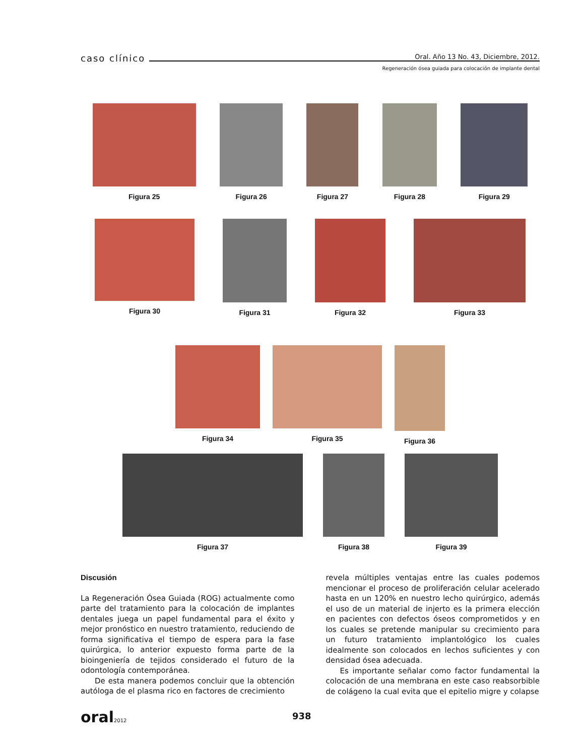caso clínico Oral. Año 13 No. 43, Diciembre, 2012.
Regeneración ósea guiada para colocación de implante dental
Figura 25 Figura 26 Figura 27 Figura 28 Figura 29
Figura 30 Figura 31 Figura 32 Figura 33
Figura 34 Figura 35 Figura 36
Figura 37 Figura 38 Figura 39
Discusión
La Regeneración Ósea Guiada (ROG) actualmente como parte del tratamiento para la colocación de implantes dentales juega un papel fundamental para el éxito y mejor pronóstico en nuestro tratamiento, reduciendo de forma significativa el tiempo de espera para la fase quirúrgica, lo anterior expuesto forma parte de la bioingeniería de tejidos considerado el futuro de la odontología contemporánea.
De esta manera podemos concluir que la obtención autóloga de el plasma rico en factores de crecimiento
revela múltiples ventajas entre las cuales podemos mencionar el proceso de proliferación celular acelerado hasta en un 120% en nuestro lecho quirúrgico, además el uso de un material de injerto es la primera elección en pacientes con defectos óseos comprometidos y en los cuales se pretende manipular su crecimiento para un futuro tratamiento implantológico los cuales idealmente son colocados en lechos suficientes y con densidad ósea adecuada.
Es importante señalar como factor fundamental la colocación de una membrana en este caso reabsorbible de colágeno la cual evita que el epitelio migre y colapse
oral2012 938